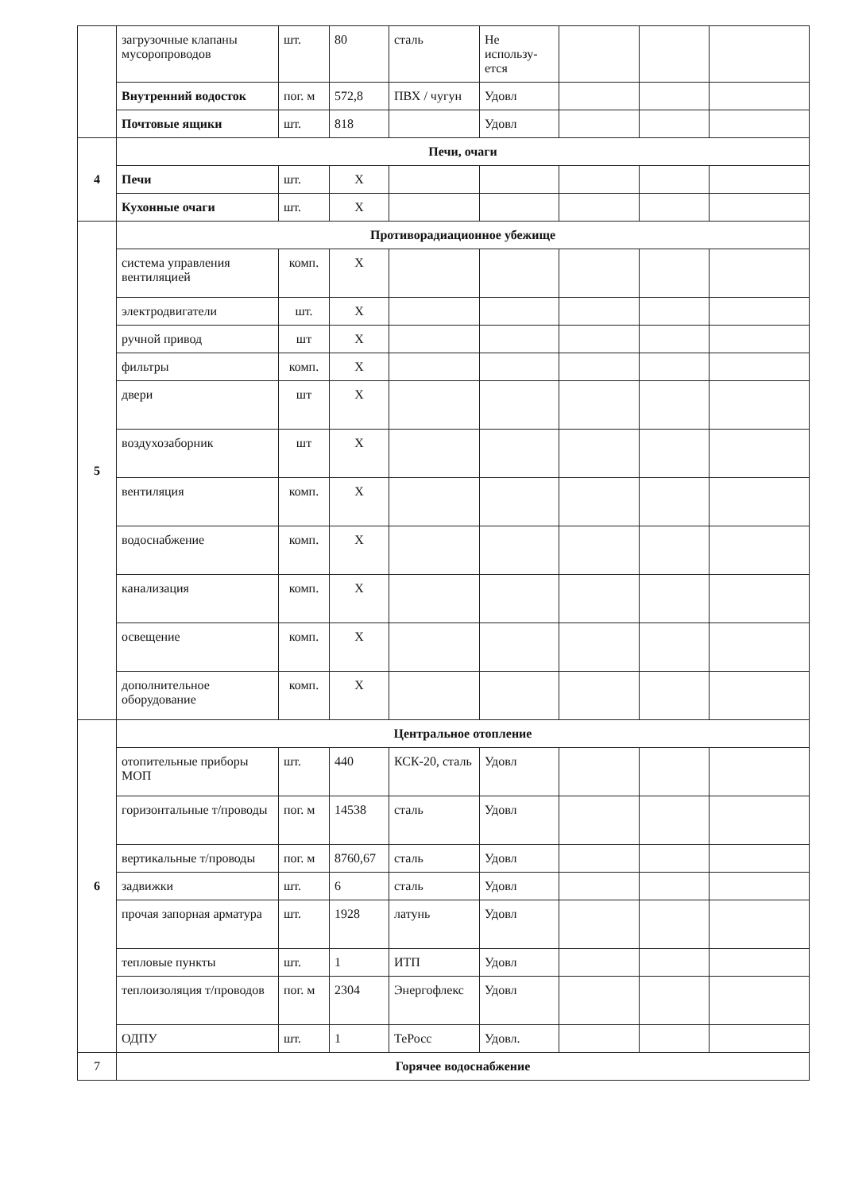| | загрузочные клапаны мусоропроводов | шт. | 80 | сталь | Не использу-ется | | | |
| | Внутренний водосток | пог. м | 572,8 | ПВХ / чугун | Удовл | | | |
| | Почтовые ящики | шт. | 818 | | Удовл | | | |
| 4 | Печи, очаги | | | | | | | |
| | Печи | шт. | Х | | | | | |
| | Кухонные очаги | шт. | Х | | | | | |
| 5 | Противорадиационное убежище | | | | | | | |
| | система управления вентиляцией | комп. | Х | | | | | |
| | электродвигатели | шт. | Х | | | | | |
| | ручной привод | шт | Х | | | | | |
| | фильтры | комп. | Х | | | | | |
| | двери | шт | Х | | | | | |
| | воздухозаборник | шт | Х | | | | | |
| | вентиляция | комп. | Х | | | | | |
| | водоснабжение | комп. | Х | | | | | |
| | канализация | комп. | Х | | | | | |
| | освещение | комп. | Х | | | | | |
| | дополнительное оборудование | комп. | Х | | | | | |
| 6 | Центральное отопление | | | | | | | |
| | отопительные приборы МОП | шт. | 440 | КСК-20, сталь | Удовл | | | |
| | горизонтальные т/проводы | пог. м | 14538 | сталь | Удовл | | | |
| | вертикальные т/проводы | пог. м | 8760,67 | сталь | Удовл | | | |
| | задвижки | шт. | 6 | сталь | Удовл | | | |
| | прочая запорная арматура | шт. | 1928 | латунь | Удовл | | | |
| | тепловые пункты | шт. | 1 | ИТП | Удовл | | | |
| | теплоизоляция т/проводов | пог. м | 2304 | Энергофлекс | Удовл | | | |
| | ОДПУ | шт. | 1 | ТеРосс | Удовл. | | | |
| 7 | Горячее водоснабжение | | | | | | | |